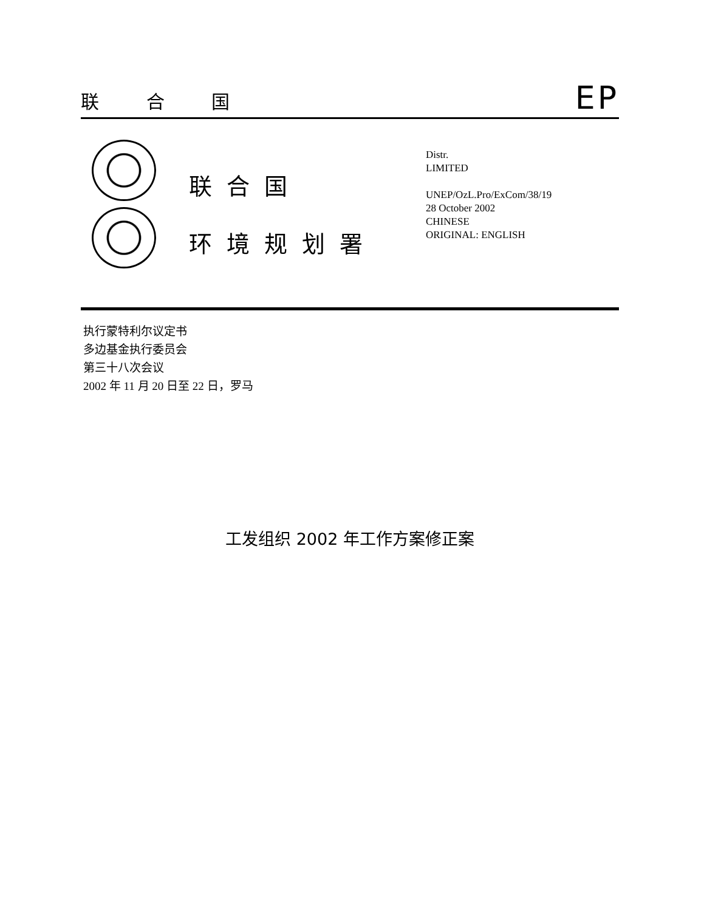联 合 国 EP
联合国
环境规划署
Distr.
LIMITED
UNEP/OzL.Pro/ExCom/38/19
28 October 2002
CHINESE
ORIGINAL: ENGLISH
执行蒙特利尔议定书
多边基金执行委员会
第三十八次会议
2002 年 11 月 20 日至 22 日，罗马
工发组织 2002 年工作方案修正案